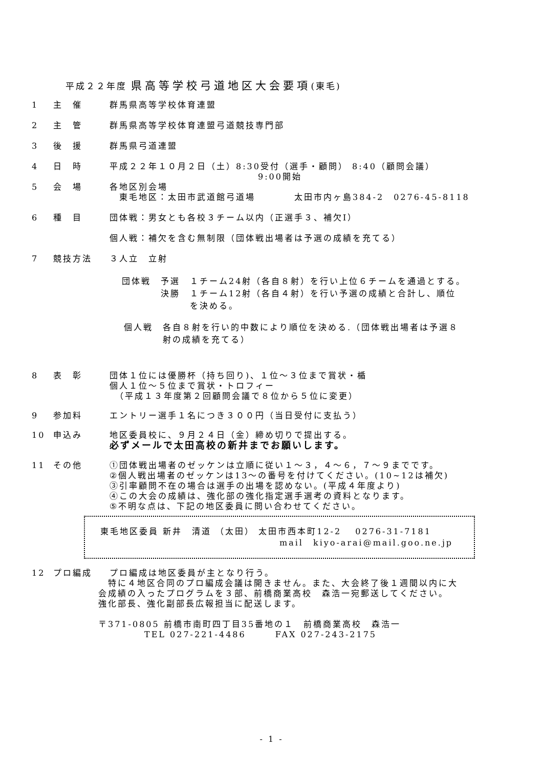平成２２年度 県高等学校弓道地区大会要項(東毛)
1 主　催 群馬県高等学校体育連盟
2 主　管 群馬県高等学校体育連盟弓道競技専門部
3 後　援 群馬県弓道連盟
4 日　時 平成２２年１０月２日（土）8:30受付（選手・顧問） 8:40（顧問会議）
9:00開始
5 会　場 各地区別会場
　東毛地区：太田市武道館弓道場　　　　太田市内ヶ島384-2　0276-45-8118
6 種　目 団体戦：男女とも各校３チーム以内（正選手３、補欠Ⅰ）
個人戦：補欠を含む無制限（団体戦出場者は予選の成績を充てる）
7 競技方法 ３人立　立射
団体戦　予選　１チーム24射（各自８射）を行い上位６チームを通過とする。
　　　　決勝　１チーム12射（各自４射）を行い予選の成績と合計し、順位
　　　　　　　を決める。
個人戦　各自８射を行い的中数により順位を決める.（団体戦出場者は予選８
　　　　射の成績を充てる）
8 表　彰 団体１位には優勝杯（持ち回り)、１位～３位まで賞状・楯
個人１位～５位まで賞状・トロフィー
　（平成１３年度第２回顧問会議で８位から５位に変更）
9 参加料 エントリー選手１名につき３００円（当日受付に支払う）
10 申込み 地区委員校に、９月２４日（金）締め切りで提出する。
必ずメールで太田高校の新井までお願いします。
11 その他 ①団体戦出場者のゼッケンは立順に従い１～３，４～６，７～９までです。
②個人戦出場者のゼッケンは13～の番号を付けてください。(10~12は補欠)
③引率顧問不在の場合は選手の出場を認めない。(平成４年度より)
④この大会の成績は、強化部の強化指定選手選考の資料となります。
⑤不明な点は、下記の地区委員に問い合わせてください。
東毛地区委員 新井　清道 （太田） 太田市西本町12-2　 0276-31-7181
mail　kiyo-arai@mail.goo.ne.jp
12 プロ編成 プロ編成は地区委員が主となり行う。
　特に４地区合同のプロ編成会議は開きません。また、大会終了後１週間以内に大
会成績の入ったプログラムを３部、前橋商業高校　森浩一宛郵送してください。
強化部長、強化副部長広報担当に配送します。
〒371-0805 前橋市南町四丁目35番地の１　前橋商業高校　森浩一
TEL 027-221-4486　　　FAX 027-243-2175
- 1 -